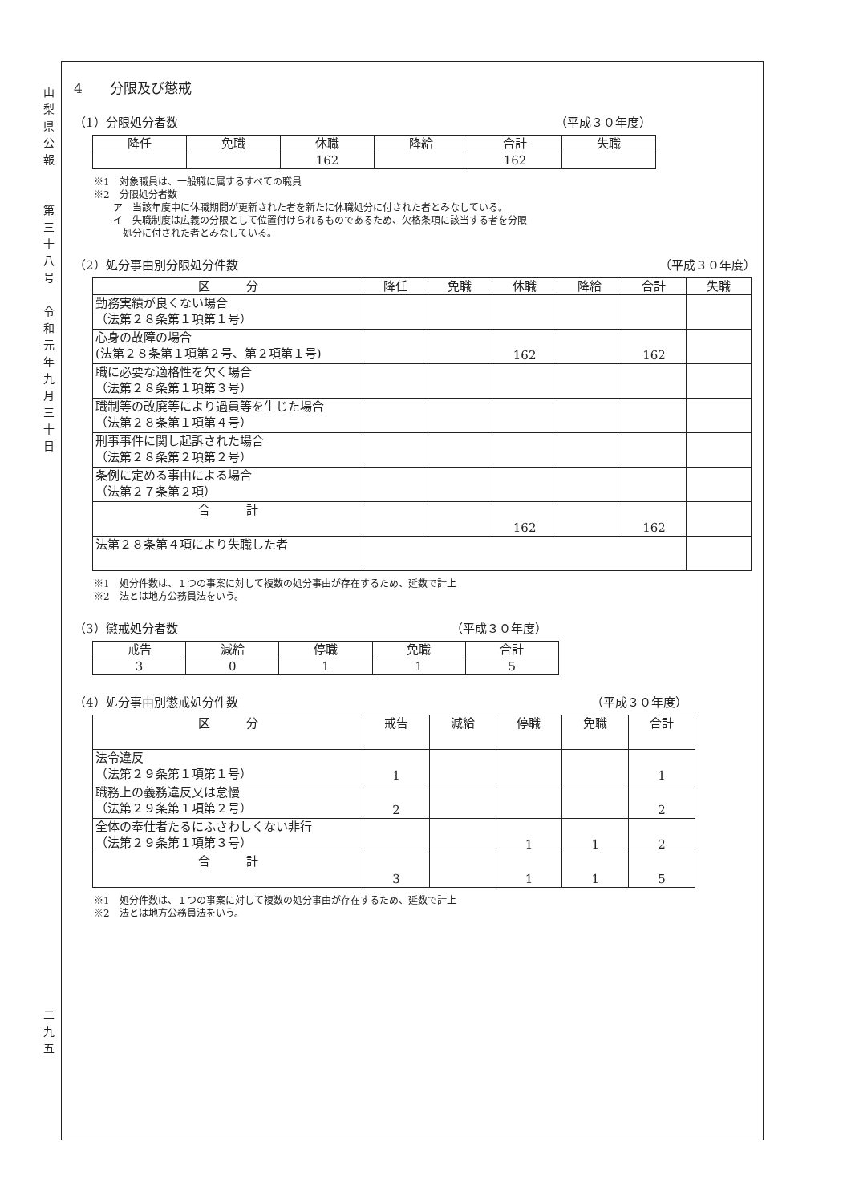山
梨
県
公
報
第
三
十
八
号
令
和
元
年
九
月
三
十
日
二
九
五
4　　分限及び懲戒
（1）分限処分者数 （平成３０年度）
| 降任 | 免職 | 休職 | 降給 | 合計 | 失職 |
| | | 162 | | 162 | |
※1　対象職員は、一般職に属するすべての職員
※2　分限処分者数
　　ア　当該年度中に休職期間が更新された者を新たに休職処分に付された者とみなしている。
　　イ　失職制度は広義の分限として位置付けられるものであるため、欠格条項に該当する者を分限
　　　処分に付された者とみなしている。
（2）処分事由別分限処分件数 （平成３０年度）
| 区 分 | 降任 | 免職 | 休職 | 降給 | 合計 | 失職 |
| 勤務実績が良くない場合 （法第２８条第１項第１号） | | | | | | |
| 心身の故障の場合 (法第２８条第１項第２号、第２項第１号) | | | 162 | | 162 | |
| 職に必要な適格性を欠く場合 （法第２８条第１項第３号） | | | | | | |
| 職制等の改廃等により過員等を生じた場合 （法第２８条第１項第４号） | | | | | | |
| 刑事事件に関し起訴された場合 （法第２８条第２項第２号） | | | | | | |
| 条例に定める事由による場合 （法第２７条第２項） | | | | | | |
| 合 計 | | | 162 | | 162 | |
| 法第２８条第４項により失職した者 | | | | | | |
※1　処分件数は、１つの事案に対して複数の処分事由が存在するため、延数で計上
※2　法とは地方公務員法をいう。
（3）懲戒処分者数 （平成３０年度）
| 戒告 | 減給 | 停職 | 免職 | 合計 |
| 3 | 0 | 1 | 1 | 5 |
（4）処分事由別懲戒処分件数 （平成３０年度）
| 区 分 | 戒告 | 減給 | 停職 | 免職 | 合計 |
| 法令違反 （法第２９条第１項第１号） | 1 | | | | 1 |
| 職務上の義務違反又は怠慢 （法第２９条第１項第２号） | 2 | | | | 2 |
| 全体の奉仕者たるにふさわしくない非行 （法第２９条第１項第３号） | | | 1 | 1 | 2 |
| 合 計 | 3 | | 1 | 1 | 5 |
※1　処分件数は、１つの事案に対して複数の処分事由が存在するため、延数で計上
※2　法とは地方公務員法をいう。